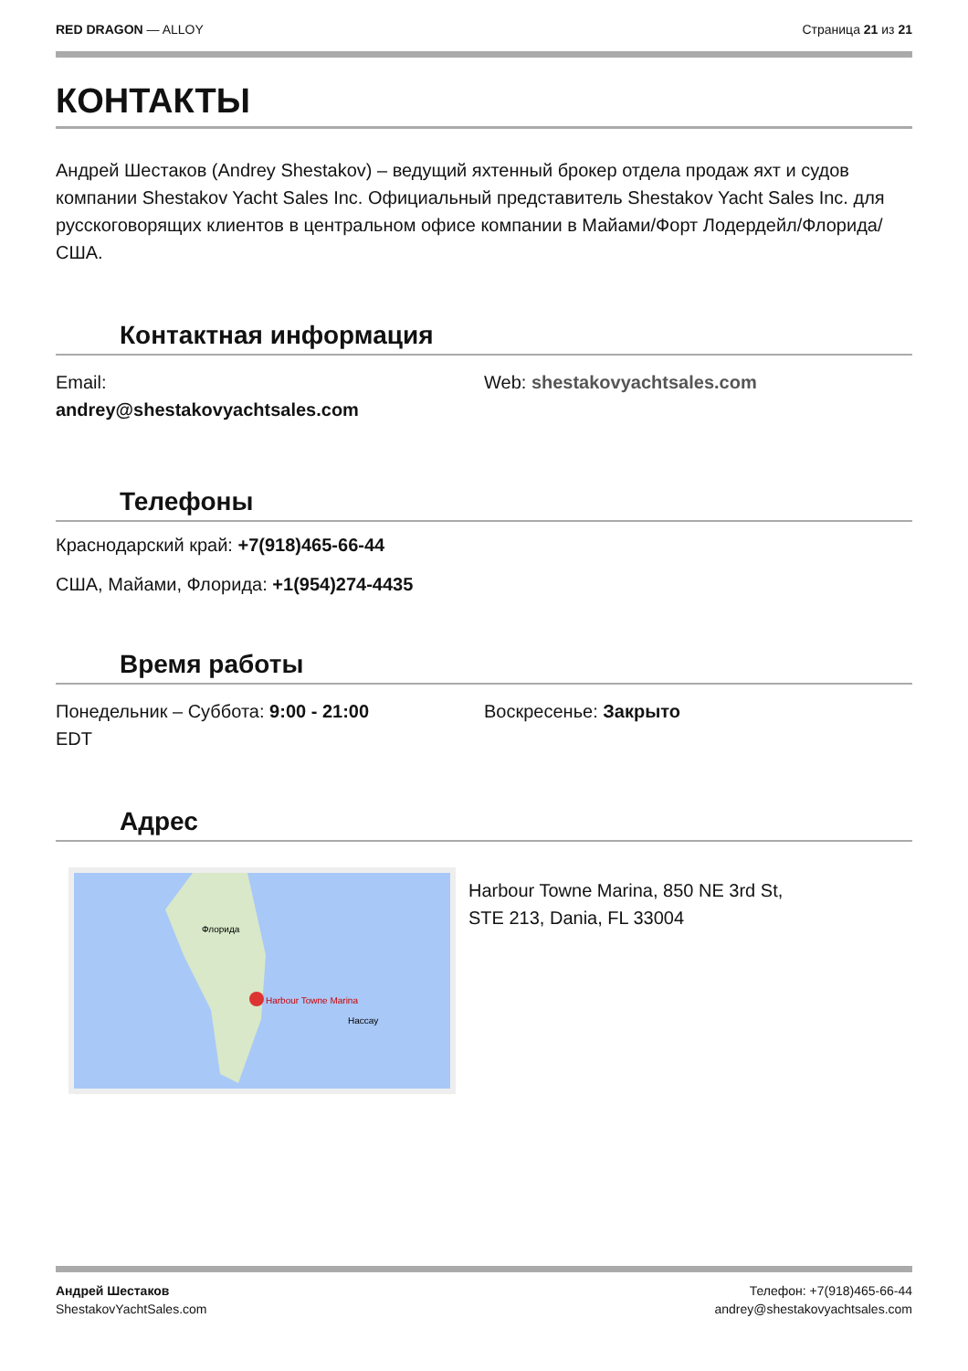RED DRAGON — ALLOY Страница 21 из 21
КОНТАКТЫ
Андрей Шестаков (Andrey Shestakov) – ведущий яхтенный брокер отдела продаж яхт и судов компании Shestakov Yacht Sales Inc. Официальный представитель Shestakov Yacht Sales Inc. для русскоговорящих клиентов в центральном офисе компании в Майами/Форт Лодердейл/Флорида/США.
Контактная информация
Email:
andrey@shestakovyachtsales.com
Web: shestakovyachtsales.com
Телефоны
Краснодарский край: +7(918)465-66-44
США, Майами, Флорида: +1(954)274-4435
Время работы
Понедельник – Суббота: 9:00 - 21:00
EDT
Воскресенье: Закрыто
Адрес
Harbour Towne Marina
Флорида
Нассау
Harbour Towne Marina, 850 NE 3rd St,
STE 213, Dania, FL 33004
Андрей Шестаков
ShestakovYachtSales.com
Телефон: +7(918)465-66-44
andrey@shestakovyachtsales.com